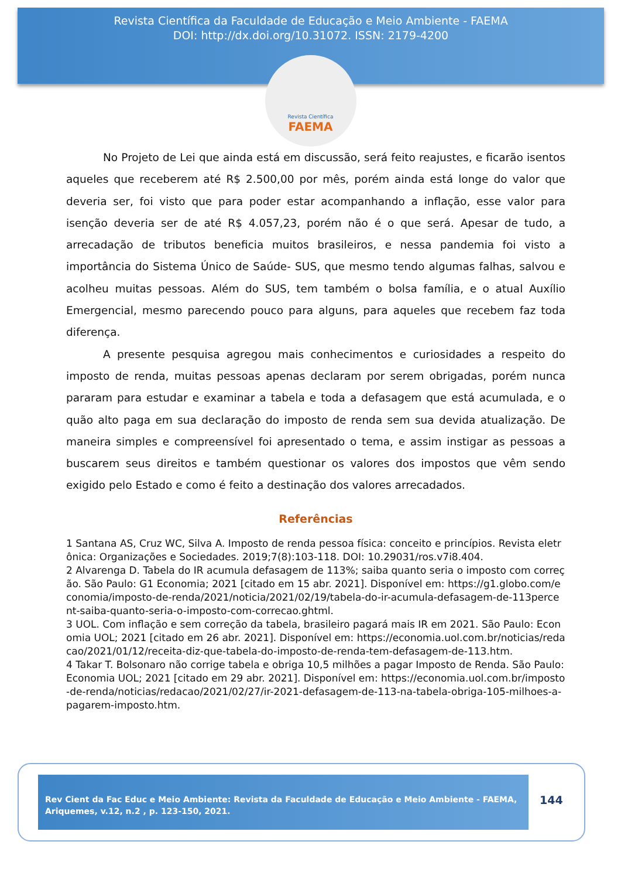Revista Científica da Faculdade de Educação e Meio Ambiente - FAEMA
DOI: http://dx.doi.org/10.31072. ISSN: 2179-4200
Revista Científica
FAEMA
No Projeto de Lei que ainda está em discussão, será feito reajustes, e ficarão isentos aqueles que receberem até R$ 2.500,00 por mês, porém ainda está longe do valor que deveria ser, foi visto que para poder estar acompanhando a inflação, esse valor para isenção deveria ser de até R$ 4.057,23, porém não é o que será. Apesar de tudo, a arrecadação de tributos beneficia muitos brasileiros, e nessa pandemia foi visto a importância do Sistema Único de Saúde- SUS, que mesmo tendo algumas falhas, salvou e acolheu muitas pessoas. Além do SUS, tem também o bolsa família, e o atual Auxílio Emergencial, mesmo parecendo pouco para alguns, para aqueles que recebem faz toda diferença.
A presente pesquisa agregou mais conhecimentos e curiosidades a respeito do imposto de renda, muitas pessoas apenas declaram por serem obrigadas, porém nunca pararam para estudar e examinar a tabela e toda a defasagem que está acumulada, e o quão alto paga em sua declaração do imposto de renda sem sua devida atualização. De maneira simples e compreensível foi apresentado o tema, e assim instigar as pessoas a buscarem seus direitos e também questionar os valores dos impostos que vêm sendo exigido pelo Estado e como é feito a destinação dos valores arrecadados.
Referências
1 Santana AS, Cruz WC, Silva A. Imposto de renda pessoa física: conceito e princípios. Revista eletrônica: Organizações e Sociedades. 2019;7(8):103-118. DOI: 10.29031/ros.v7i8.404.
2 Alvarenga D. Tabela do IR acumula defasagem de 113%; saiba quanto seria o imposto com correção. São Paulo: G1 Economia; 2021 [citado em 15 abr. 2021]. Disponível em: https://g1.globo.com/economia/imposto-de-renda/2021/noticia/2021/02/19/tabela-do-ir-acumula-defasagem-de-113percent-saiba-quanto-seria-o-imposto-com-correcao.ghtml.
3 UOL. Com inflação e sem correção da tabela, brasileiro pagará mais IR em 2021. São Paulo: Economia UOL; 2021 [citado em 26 abr. 2021]. Disponível em: https://economia.uol.com.br/noticias/redacao/2021/01/12/receita-diz-que-tabela-do-imposto-de-renda-tem-defasagem-de-113.htm.
4 Takar T. Bolsonaro não corrige tabela e obriga 10,5 milhões a pagar Imposto de Renda. São Paulo: Economia UOL; 2021 [citado em 29 abr. 2021]. Disponível em: https://economia.uol.com.br/imposto-de-renda/noticias/redacao/2021/02/27/ir-2021-defasagem-de-113-na-tabela-obriga-105-milhoes-a-pagarem-imposto.htm.
Rev Cient da Fac Educ e Meio Ambiente: Revista da Faculdade de Educação e Meio Ambiente - FAEMA, Ariquemes, v.12, n.2 , p. 123-150, 2021.
144